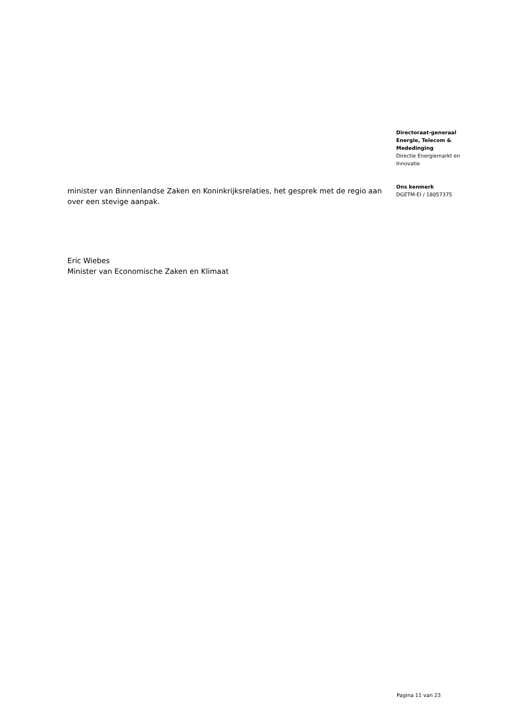minister van Binnenlandse Zaken en Koninkrijksrelaties, het gesprek met de regio aan over een stevige aanpak.
Eric Wiebes
Minister van Economische Zaken en Klimaat
Directoraat-generaal Energie, Telecom & Mededinging
Directie Energiemarkt en Innovatie
Ons kenmerk
DGETM-EI / 18057375
Pagina 11 van 23